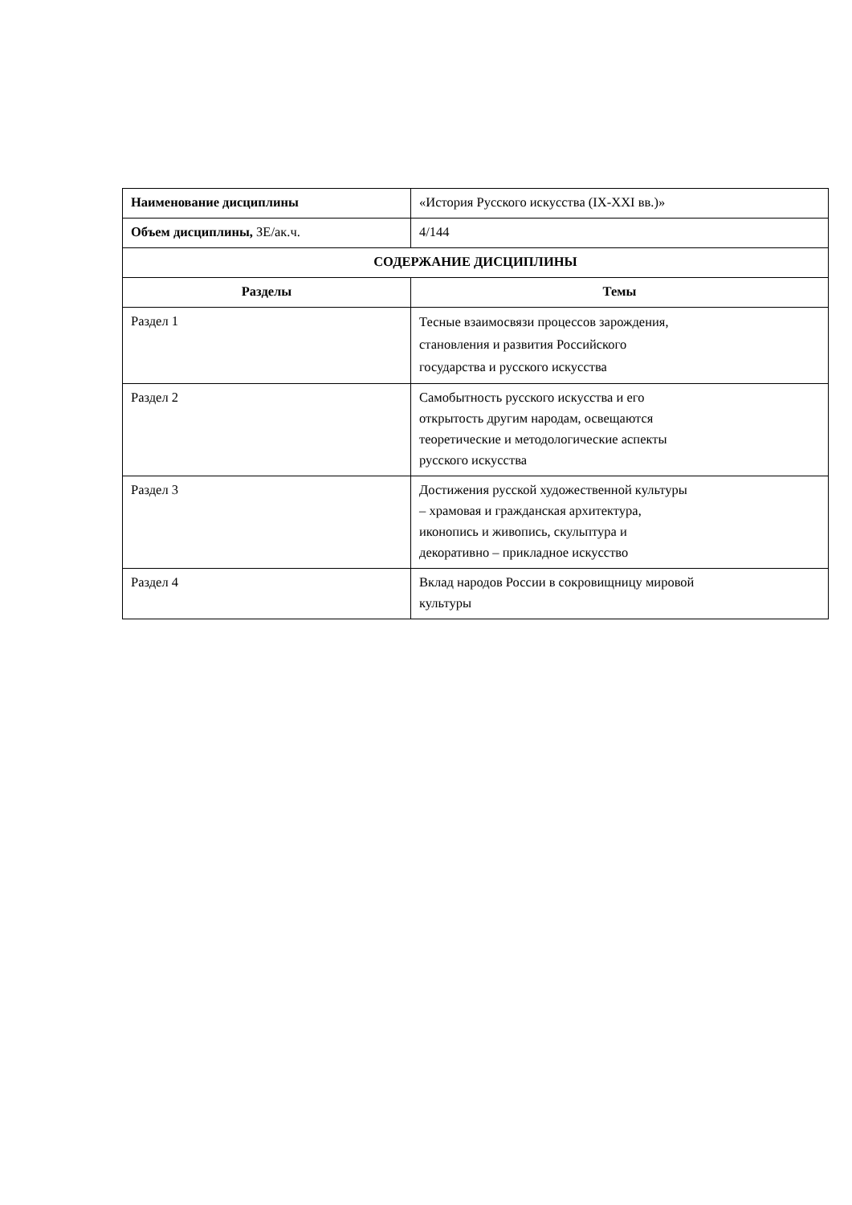| Наименование дисциплины | «История Русского искусства (IX-XXI вв.)» |
| Объем дисциплины, ЗЕ/ак.ч. | 4/144 |
| СОДЕРЖАНИЕ ДИСЦИПЛИНЫ | |
| Разделы | Темы |
| Раздел 1 | Тесные взаимосвязи процессов зарождения, становления и развития Российского государства и русского искусства |
| Раздел 2 | Самобытность русского искусства и его открытость другим народам, освещаются теоретические и методологические аспекты русского искусства |
| Раздел 3 | Достижения русской художественной культуры – храмовая и гражданская архитектура, иконопись и живопись, скульптура и декоративно – прикладное искусство |
| Раздел 4 | Вклад народов России в сокровищницу мировой культуры |